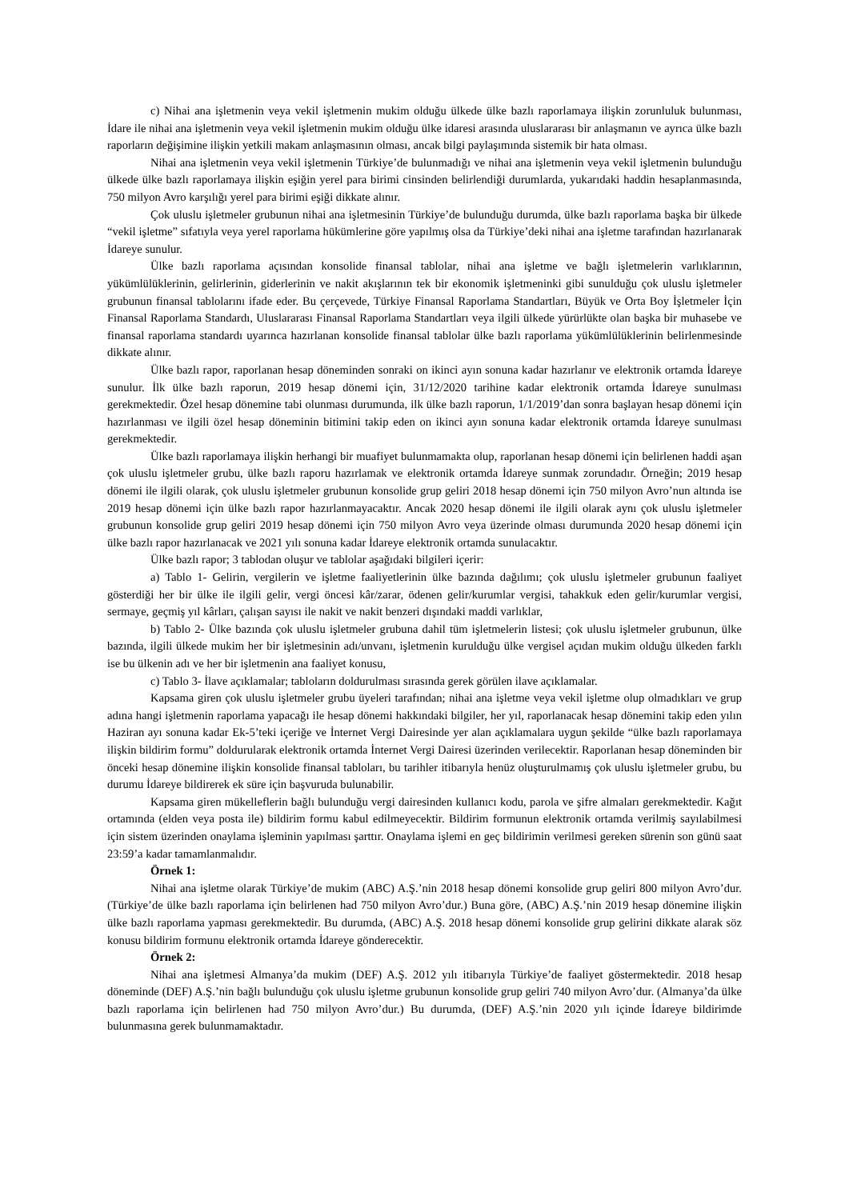c) Nihai ana işletmenin veya vekil işletmenin mukim olduğu ülkede ülke bazlı raporlamaya ilişkin zorunluluk bulunması, İdare ile nihai ana işletmenin veya vekil işletmenin mukim olduğu ülke idaresi arasında uluslararası bir anlaşmanın ve ayrıca ülke bazlı raporların değişimine ilişkin yetkili makam anlaşmasının olması, ancak bilgi paylaşımında sistemik bir hata olması.
Nihai ana işletmenin veya vekil işletmenin Türkiye’de bulunmadığı ve nihai ana işletmenin veya vekil işletmenin bulunduğu ülkede ülke bazlı raporlamaya ilişkin eşiğin yerel para birimi cinsinden belirlendiği durumlarda, yukarıdaki haddin hesaplanmasında, 750 milyon Avro karşılığı yerel para birimi eşiği dikkate alınır.
Çok uluslu işletmeler grubunun nihai ana işletmesinin Türkiye’de bulunduğu durumda, ülke bazlı raporlama başka bir ülkede “vekil işletme” sıfatıyla veya yerel raporlama hükümlerine göre yapılmış olsa da Türkiye’deki nihai ana işletme tarafından hazırlanarak İdareye sunulur.
Ülke bazlı raporlama açısından konsolide finansal tablolar, nihai ana işletme ve bağlı işletmelerin varlıklarının, yükümlülüklerinin, gelirlerinin, giderlerinin ve nakit akışlarının tek bir ekonomik işletmeninki gibi sunulduğu çok uluslu işletmeler grubunun finansal tablolarını ifade eder. Bu çerçevede, Türkiye Finansal Raporlama Standartları, Büyük ve Orta Boy İşletmeler İçin Finansal Raporlama Standardı, Uluslararası Finansal Raporlama Standartları veya ilgili ülkede yürürlükte olan başka bir muhasebe ve finansal raporlama standardı uyarınca hazırlanan konsolide finansal tablolar ülke bazlı raporlama yükümlülüklerinin belirlenmesinde dikkate alınır.
Ülke bazlı rapor, raporlanan hesap döneminden sonraki on ikinci ayın sonuna kadar hazırlanır ve elektronik ortamda İdareye sunulur. İlk ülke bazlı raporun, 2019 hesap dönemi için, 31/12/2020 tarihine kadar elektronik ortamda İdareye sunulması gerekmektedir. Özel hesap dönemine tabi olunması durumunda, ilk ülke bazlı raporun, 1/1/2019’dan sonra başlayan hesap dönemi için hazırlanması ve ilgili özel hesap döneminin bitimini takip eden on ikinci ayın sonuna kadar elektronik ortamda İdareye sunulması gerekmektedir.
Ülke bazlı raporlamaya ilişkin herhangi bir muafiyet bulunmamakta olup, raporlanan hesap dönemi için belirlenen haddi aşan çok uluslu işletmeler grubu, ülke bazlı raporu hazırlamak ve elektronik ortamda İdareye sunmak zorundadır. Örneğin; 2019 hesap dönemi ile ilgili olarak, çok uluslu işletmeler grubunun konsolide grup geliri 2018 hesap dönemi için 750 milyon Avro’nun altında ise 2019 hesap dönemi için ülke bazlı rapor hazırlanmayacaktır. Ancak 2020 hesap dönemi ile ilgili olarak aynı çok uluslu işletmeler grubunun konsolide grup geliri 2019 hesap dönemi için 750 milyon Avro veya üzerinde olması durumunda 2020 hesap dönemi için ülke bazlı rapor hazırlanacak ve 2021 yılı sonuna kadar İdareye elektronik ortamda sunulacaktır.
Ülke bazlı rapor; 3 tablodan oluşur ve tablolar aşağıdaki bilgileri içerir:
a) Tablo 1- Gelirin, vergilerin ve işletme faaliyetlerinin ülke bazında dağılımı; çok uluslu işletmeler grubunun faaliyet gösterdiği her bir ülke ile ilgili gelir, vergi öncesi kâr/zarar, ödenen gelir/kurumlar vergisi, tahakkuk eden gelir/kurumlar vergisi, sermaye, geçmiş yıl kârları, çalışan sayısı ile nakit ve nakit benzeri dışındaki maddi varlıklar,
b) Tablo 2- Ülke bazında çok uluslu işletmeler grubuna dahil tüm işletmelerin listesi; çok uluslu işletmeler grubunun, ülke bazında, ilgili ülkede mukim her bir işletmesinin adı/unvanı, işletmenin kurulduğu ülke vergisel açıdan mukim olduğu ülkeden farklı ise bu ülkenin adı ve her bir işletmenin ana faaliyet konusu,
c) Tablo 3- İlave açıklamalar; tabloların doldurulması sırasında gerek görülen ilave açıklamalar.
Kapsama giren çok uluslu işletmeler grubu üyeleri tarafından; nihai ana işletme veya vekil işletme olup olmadıkları ve grup adına hangi işletmenin raporlama yapacağı ile hesap dönemi hakkındaki bilgiler, her yıl, raporlanacak hesap dönemini takip eden yılın Haziran ayı sonuna kadar Ek-5’teki içeriğe ve İnternet Vergi Dairesinde yer alan açıklamalara uygun şekilde “ülke bazlı raporlamaya ilişkin bildirim formu” doldurularak elektronik ortamda İnternet Vergi Dairesi üzerinden verilecektir. Raporlanan hesap döneminden bir önceki hesap dönemine ilişkin konsolide finansal tabloları, bu tarihler itibarıyla henüz oluşturulmamış çok uluslu işletmeler grubu, bu durumu İdareye bildirerek ek süre için başvuruda bulunabilir.
Kapsama giren mükelleflerin bağlı bulunduğu vergi dairesinden kullanıcı kodu, parola ve şifre almaları gerekmektedir. Kağıt ortamında (elden veya posta ile) bildirim formu kabul edilmeyecektir. Bildirim formunun elektronik ortamda verilmiş sayılabilmesi için sistem üzerinden onaylama işleminin yapılması şarttır. Onaylama işlemi en geç bildirimin verilmesi gereken sürenin son günü saat 23:59’a kadar tamamlanmalıdır.
Örnek 1:
Nihai ana işletme olarak Türkiye’de mukim (ABC) A.Ş.’nin 2018 hesap dönemi konsolide grup geliri 800 milyon Avro’dur. (Türkiye’de ülke bazlı raporlama için belirlenen had 750 milyon Avro’dur.) Buna göre, (ABC) A.Ş.’nin 2019 hesap dönemine ilişkin ülke bazlı raporlama yapması gerekmektedir. Bu durumda, (ABC) A.Ş. 2018 hesap dönemi konsolide grup gelirini dikkate alarak söz konusu bildirim formunu elektronik ortamda İdareye gönderecektir.
Örnek 2:
Nihai ana işletmesi Almanya’da mukim (DEF) A.Ş. 2012 yılı itibarıyla Türkiye’de faaliyet göstermektedir. 2018 hesap döneminde (DEF) A.Ş.’nin bağlı bulunduğu çok uluslu işletme grubunun konsolide grup geliri 740 milyon Avro’dur. (Almanya’da ülke bazlı raporlama için belirlenen had 750 milyon Avro’dur.) Bu durumda, (DEF) A.Ş.’nin 2020 yılı içinde İdareye bildirimde bulunmasına gerek bulunmamaktadır.